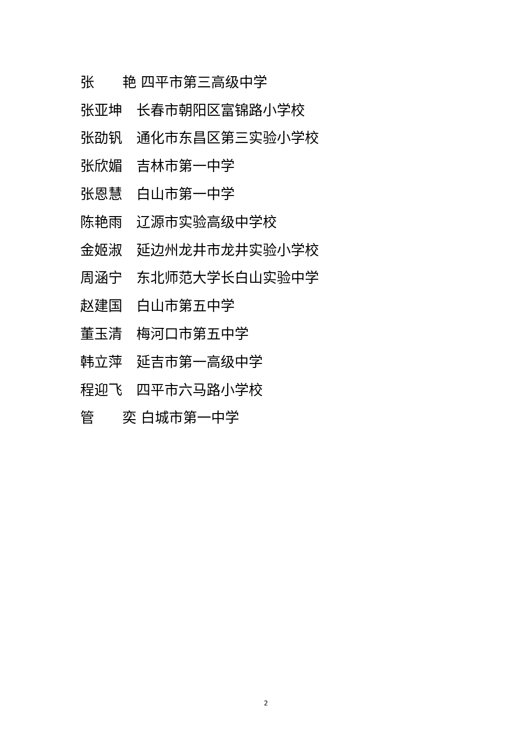张 艳 四平市第三高级中学
张亚坤 长春市朝阳区富锦路小学校
张劭钒 通化市东昌区第三实验小学校
张欣媚 吉林市第一中学
张恩慧 白山市第一中学
陈艳雨 辽源市实验高级中学校
金姬淑 延边州龙井市龙井实验小学校
周涵宁 东北师范大学长白山实验中学
赵建国 白山市第五中学
董玉清 梅河口市第五中学
韩立萍 延吉市第一高级中学
程迎飞 四平市六马路小学校
管 奕 白城市第一中学
2